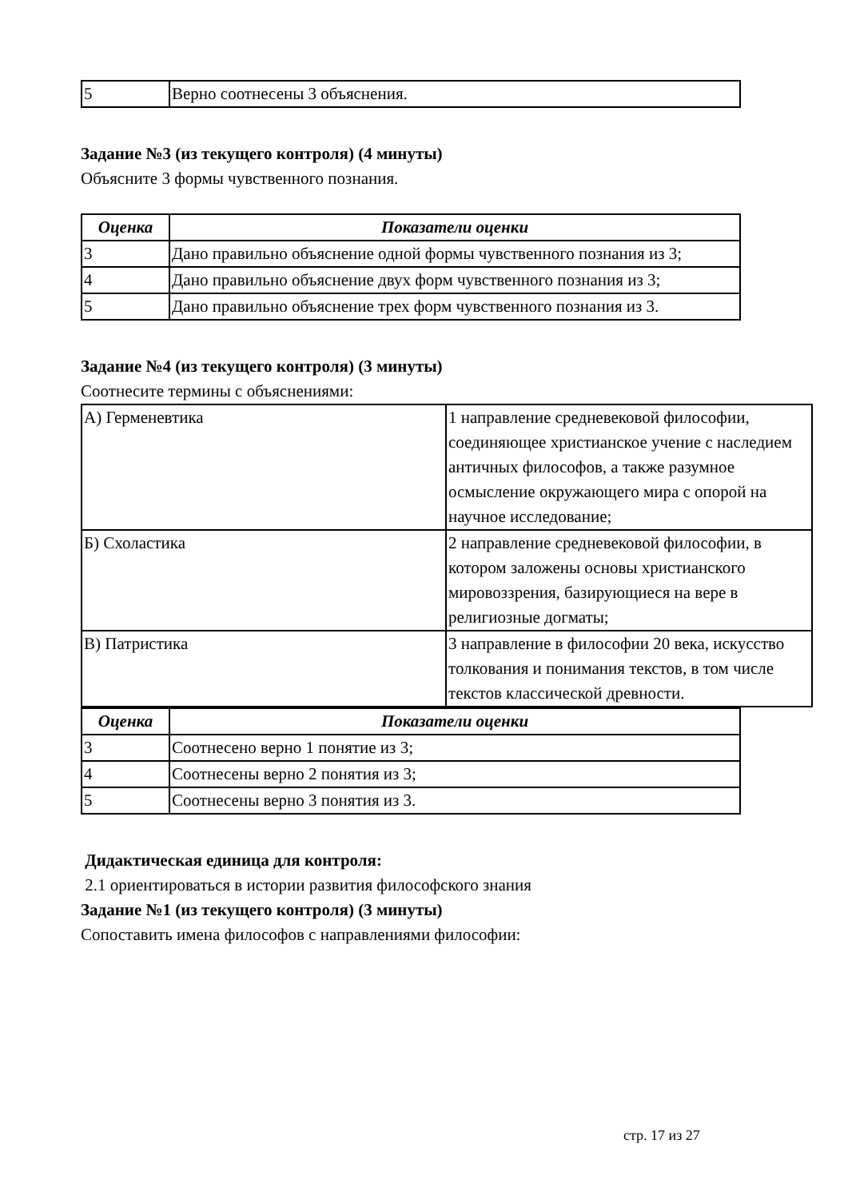| 5 | Верно соотнесены 3 объяснения. |
Задание №3 (из текущего контроля) (4 минуты)
Объясните 3 формы чувственного познания.
| Оценка | Показатели оценки |
| --- | --- |
| 3 | Дано правильно объяснение одной формы чувственного познания из 3; |
| 4 | Дано правильно объяснение двух форм чувственного познания из 3; |
| 5 | Дано правильно объяснение трех форм чувственного познания из 3. |
Задание №4 (из текущего контроля) (3 минуты)
Соотнесите термины с объяснениями:
| А) Герменевтика | 1 направление средневековой философии, соединяющее христианское учение с наследием античных философов, а также разумное осмысление окружающего мира с опорой на научное исследование; |
| Б) Схоластика | 2 направление средневековой философии, в котором заложены основы христианского мировоззрения, базирующиеся на вере в религиозные догматы; |
| В) Патристика | 3 направление в философии 20 века, искусство толкования и понимания текстов, в том числе текстов классической древности. |
| Оценка | Показатели оценки |
| --- | --- |
| 3 | Соотнесено верно 1 понятие из 3; |
| 4 | Соотнесены верно 2 понятия из 3; |
| 5 | Соотнесены верно 3 понятия из 3. |
Дидактическая единица для контроля:
2.1 ориентироваться в истории развития философского знания
Задание №1 (из текущего контроля) (3 минуты)
Сопоставить имена философов с направлениями философии:
стр. 17 из 27